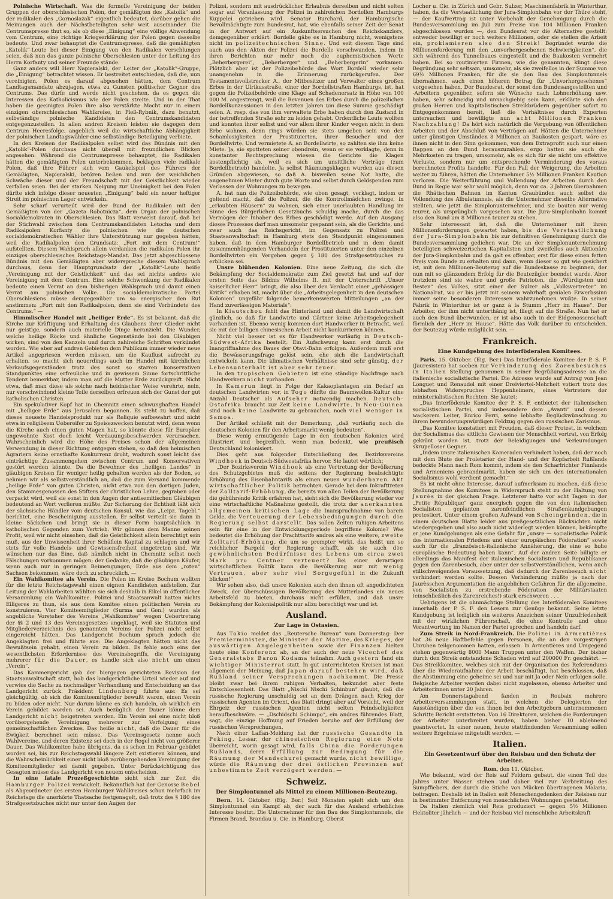Polnische Wirtschaft. Was die formelle Vereinigung der beiden Gruppen der oberschlesischen Polen, der gemäßigten des „Katolik“ und der radikalen des „Gornoslazak“ eigentlich bedeutet, darüber gehen die Meinungen auch der Nächstbeteiligten sehr weit auseinander. Die Centrumspresse thut so, als ob diese „Einigung“ eine völlige Abwendung vom Centrum, eine richtige Kriegserklärung der Polen gegen dasselbe bedeute. Und zwar behauptet die Centrumspresse, daß die gemäßigten „Katolik“-Leute bei dieser Einigung von den Radikalen verschlungen seien, daß nun das ganze polnische Oberschlesien unter der Leitung des Herrn Korfanty und seiner Freunde stände.
Ganz anders will Herr Napieralski, der Leiter der „Katolik“-Gruppe, die „Einigung“ betrachtet wissen. Er bestreitet entschieden, daß die, nun vereinigten, Polen es darauf abgesehen hätten, dem Centrum Landtagsmandate abzujagen, etwa zu Gunsten politischer Gegner des Centrums. Das dürfe und werde nicht geschehen, da es gegen die Interessen des Katholicismus wie der Polen streite. Und in der That haben die geeinigten Polen ihre also verstärkte Macht nur in einem einzigen oberschlesischen Wahlkreise, in Pleß-Rybnik, dazu benutzt, selbständige polnische Kandidaten den Centrumskandidaten entgegenzustellen. In allen andren Kreisen leisten sie dagegen dem Centrum Heeresfolge, angeblich weil die wirtschaftliche Abhängigkeit der polnischen Landtagswähler eine selbständige Beteiligung verbiete.
In den Kreisen der Radikalpolen selbst wird das Bündnis mit den „Katolik“-Polen durchaus nicht überall mit freundlichen Blicken angesehen. Während die Centrumspresse behauptet, die Radikalen hätten die gemäßigten Polen unterbekommen, beklagen viele radikale Polen, daß ihre Führer sich vom Gaukelspiel des Führers der Gemäßigten, Napieralski, betören ließen und nun der weichlichen Schwäche dieser und der Freundschaft mit der Geistlichkeit wieder verfallen seien. Bei der starken Neigung zur Uneinigkeit bei den Polen dürfte sich infolge dieser neuesten „Einigung“ bald ein neuer heftiger Streit im polnischen Lager entwickeln.
Sehr scharf verurteilt wird der Bund der Radikalen mit den Gemäßigten von der „Gazeta Robotnicza“, dem Organ der polnischen Socialdemokraten in Oberschlesien. Das Blatt verweist darauf, daß bei der Stichwahl zwischen dem Centrumskandidaten Letocha und dem Radikalpolen Korfanty die polnischen wie die deutschen socialdemokratischen Wähler ihre Unterstützung nur gegeben hätten, weil die Radikalpolen den Grundsatz: „Fort mit dem Centrum!“ aufstellten. Diesem Wahlspruch allein verdanken die radikalen Polen ihr einziges oberschlesisches Reichstags-Mandat. Das jetzt abgeschlossene Bündnis mit den Gemäßigten aber widerspreche diesem Wahlspruch durchaus, denn der Hauptgrundsatz der „Katolik“-Leute heiße „Vereinigung mit der Geistlichkeit“ und das sei nichts andres wie Vereinigung mit dem Centrum. Eine solche Schwenkung der Radikalen bedeute einen Verrat an dem bisherigen Wahlspruch und damit einen Verrat am polnischen Volke. Die socialdemokratische Partei Oberschlesiens müsse demgegenüber um so energischer den Ruf anstimmen: „Fort mit den Radikalpolen, denn sie sind Verbündete des Centrums.“ —
Himmlischer Handel mit „heiliger Erde“. Es ist bekannt, daß die Kirche zur Kräftigung und Erhaltung des Glaubens ihrer Glieder nicht nur geistige, sondern auch materielle Dinge heranzieht. Die Wunder, welche heilige Röcke und ähnliche Gegenstände bei den Gläubigen wirken, sind von den Kanzeln und durch zahlreiche Schriften verkündet worden. Wie aber auf andren Gebieten dem Publikum immer wieder neue Artikel angepriesen werden müssen, um die Kauflust aufrecht zu erhalten, so macht sich neuerdings auch im Handel mit kirchlichen Verkaufsgegenständen trotz des sonst so starren konservativen Standpunktes eine erfreuliche und in gewissem Sinne fortschrittliche Tendenz bemerkbar, indem man auf die Mutter Erde zurückgreift. Nicht etwa, daß man diese als solche nach heidnischer Weise verehrte, nein, nur verschwindend kleine Teile derselben erfreuen sich der Gunst der gut katholischen Christen.
Ein spekulativer Kopf hat in Chemnitz einen schwunghaften Handel mit „heiliger Erde“ aus Jerusalem begonnen. Es steht zu hoffen, daß dieses neueste Handelsprodukt nur als Reliquie aufbewahrt und nicht etwa in religiösem Uebereifer zu Speisezwecken benutzt wird, denn wenn die Kirche auch einen guten Magen hat, so könnte diese für Europäer ungewohnte Kost doch leicht Verdauungsbeschwerden verursachen. Wahrscheinlich wird die Höhe des Preises schon der allgemeinen Verwendung in dieser Richtung entgegen stehen, so daß den heimischen Agrariern keine ernsthafte Konkurrenz droht, wodurch sonst leicht das einträchtige Zusammengehen zwischen Centrum und Konservativen gestört werden könnte. Da die Bewohner des „heiligen Landes“ in gläubigen Kreisen für weniger heilig gehalten werden als der Boden, so nehmen wir als selbstverständlich an, daß die zum Versand kommende „heilige Erde“ von guten Christen, nicht etwa von den dortigen Juden, den Stammesgenossen des Stifters der christlichen Lehre, gegraben oder verpackt wird, weil sie sonst in den Augen der antisemitischen Gläubigen bedeutend an Wert verlieren müßte. Zur Sicherung der Echtheit läßt sich der sächsische Händler vom deutschen Konsul, wie das „Leipz. Tagebl.“ berichtet, eine Bescheinigung ausstellen. Er selbst verteilt sie dann in kleine Säckchen und bringt sie in dieser Form hauptsächlich in katholischen Gegenden zum Vertrieb. Wir gönnen dem Manne seinen Profit, weil wir nicht einsehen, daß die Geistlichkeit allein berechtigt sein muß, aus der Unwissenheit ihrer Schäflein Kapital zu schlagen und wir stets für volle Handels- und Gewissensfreiheit eingetreten sind. Wir wünschen nur das Eine, daß nämlich nicht in Chemnitz selbst noch Fälschungen vorkommen mögen; der Gedanke, daß die gläubigen Käufer, wenn auch nur in geringen Beimengungen, Erde aus dem „roten“ Sachsen bekommen, wäre doch zu schrecklich. —
Ein Wahlkomitee als Verein. Die Polen im Kreise Bochum wollten für die letzte Reichstagswahl einen eignen Kandidaten aufstellen. Zur Leitung der Wahlarbeiten wählten sie sich deshalb in Eikel in öffentlicher Versammlung ein Wahlkomitee. Polizei und Staatsanwalt hatten nichts Eiligeres zu thun, als aus dem Komitee einen politischen Verein zu konstruieren. Vier Komiteemitglieder (Surma und Gen.) wurden als angebliche Vorsteher des Vereins „Wahlkomitee“ wegen Uebertretung der §§ 2 und 13 des Vereinsgesetzes angeklagt, weil sie Statuten und Mitgliederverzeichnis des genannten Vereins der Polizei nicht selbst eingereicht hätten. Das Landgericht Bochum sprach jedoch die Angeklagten frei und führte aus: Die Angeklagten hätten nicht das Bewußtsein gehabt, einen Verein zu bilden. Es fehle auch eins der wesentlichsten Erfordernisse des Vereinsbegriffs, die Vereinigung mehrerer für die Dauer, es handle sich also nicht um einen „Verein“.
Das Kammergericht gab der hiergegen gerichteten Revision der Staatsanwaltschaft statt, hob das landgerichtliche Urteil wieder auf und verwies die Sache zu nochmaliger Verhandlung und Entscheidung an das Landgericht zurück. Präsident Lindenberg führte aus: Es sei gleichgültig, ob sich die Komiteemitglieder bewußt waren, einen Verein zu bilden oder nicht. Nur darum könne es sich handeln, ob wirklich ein Verein gebildet worden sei. Auch bezüglich der Dauer könne dem Landgericht nicht beigetreten werden. Ein Verein sei eine nicht bloß vorübergehende Vereinigung mehrerer zur Verfolgung eines gemeinschaftlichen Zweckes. Das heiße nicht, daß die Dauer für die Ewigkeit berechnet sein müsse. Das Vereinsgesetz nenne auch Wahlvereine, und deren Existenz sei doch in der Regel nicht von größerer Dauer. Das Wahlkomitee habe übrigens, da es schon im Februar gebildet worden sei, bis zur Reichstagswahl längere Zeit existieren können, und die Wahrscheinlichkeit einer nicht bloß vorübergehenden Vereinigung der Komiteemitglieder sei damit gegeben. Unter Berücksichtigung des Gesagten müsse das Landgericht von neuem entscheiden.
In eine fatale Prozeßgeschichte sieht sich zur Zeit die Hamburger Polizei verwickelt. Bekanntlich hat der Genosse Bebel als Abgeordneter des ersten Hamburger Wahlkreises schon mehrfach im Reichstage die unerhörte Thatsache festgenagelt, daß trotz des § 180 des Strafgesetzbuches nicht nur unter den Augen der
Polizei, sondern mit ausdrücklicher Erlaubnis derselben und nicht selten sogar auf Veranlassung der Polizei in zahlreichen Bordellen Hamburgs Kuppelei getrieben wird. Senator Burchard, der Hamburgische Bevollmächtigte zum Bundesrat, hat, wie ebenfalls seiner Zeit der Senat in der Antwort auf ein Auskunftsersuchen des Reichskanzlers, demgegenüber erklärt: Bordelle gäbe es in Hamburg nicht, wenigstens nicht im polizeitechnischen Sinne. Und seit diesem Tage sind auch aus den Akten der Polizei die Bordelle verschwunden, indem in ihren Berichten nur mehr noch die euphemistischen Worte „Beherbergerei“, „Beherberger“ und „Beherbergerin“ vorkamen. Plötzlich aber ist der Polizeibehörde das Wort Bordell wieder sehr unangenehm in die Erinnerung zurückgerufen. Der Testamentsvollstrecker A., der Mitbesitzer und Verwalter eines großen Erbes in der Ulrikusstraße, einer der Bordellstraßen Hamburgs, ist, hat gegen die Polizeibehörde eine Klage auf Schadenersatz in Höhe von 100 000 M. angestrengt, weil die Revenuen des Erbes durch die polizeilichen Bordellkonzessionen in den letzten Jahren um diese Summe geschädigt seien. A. resp. das von ihm verwaltete Erbe haben durch den Zustand in der betreffenden Straße sehr zu leiden gehabt. Ordentliche Leute wollten und konnten ihrer selbst und vor allem ihrer Kinder wegen nicht in dem Erbe wohnen, denn rings würden sie stets umgeben sein von den Schamlosigkeiten der Prostituierten, ihrer Besucher und der Bordellwirte. Und vermietete A. an Bordellwirte, so zahlten sie ihm keine Miete. Ja, sie spotteten seiner obendrein, wenn er sie verklagte, denn in konstanter Rechtsprechung wiesen die Gerichte die Klagen kostenpflichtig ab, weil es sich um unsittliche Verträge (zum Bordellbetrieb) handelte. Ja selbst Räumungsklagen wurden aus diesen Gründen abgewiesen, so daß A. bisweilen seine Not hatte, die angenehmen Mieter durch gute Worte und selbst durch Geldspenden zum Verlassen der Wohnungen zu bewegen.
A. hat nun die Polizeibehörde, wie oben gesagt, verklagt, indem er geltend macht, daß die Polizei, die die Kontrollmädchen zwinge, in „erlaubten Häusern“ zu wohnen, sich einer unerlaubten Handlung im Sinne des Bürgerlichen Gesetzbuchs schuldig mache, durch die das Vermögen der Inhaber des Erbes geschädigt werde. Auf den Ausgang dieses Prozesses darf man umsomehr gespannt sein, als die Gerichte, und zwar auch das Reichsgericht, im Gegensatz zu Polizei und Staatsanwaltschaft in Hamburg stets den Standpunkt eingenommen haben, daß in dem Hamburger Bordellbetrieb und in dem damit zusammenhängenden Verhandeln der Prostituierten unter den einzelnen Bordellwirten ein Vergehen gegen § 180 des Strafgesetzbuches zu erblicken sei.
Unsre blühenden Kolonien. Eine neue Zeitung, die sich die Bekämpfung der Socialdemokratie zum Ziel gesetzt hat und auf der ersten Seite das Bildnis Wilhelms II. mit der Unterschrift „Unser kaiserlicher Herr“ bringt, die also über den Verdacht einer „gehässigen Kritik“ erhaben ist, macht über die „Arbeitsgelegenheit in den deutschen Kolonien“ ungefähr folgende bemerkenswerten Mitteilungen „an der Hand zuverlässigen Materials“:
In Kiautschou fehlt das Hinterland und damit die Landwirtschaft gänzlich, so daß für Landwirte und Gärtner keine Arbeitsgelegenheit vorhanden ist. Ebenso wenig kommen dort Handwerker in Betracht, weil sie mit der billigen chinesischen Arbeit nicht konkurrieren können.
Nicht viel besser ist es für Handwerker vorläufig in Deutsch-Südwest-Afrika bestellt. Ein Aufschwung kann erst durch die Inangriffnahme des Baues der Otavi-Bahn erfolgen. Außerdem muß erst die Bewässerungsfrage gelöst sein, ehe sich die Landwirtschaft entwickeln kann. Die klimatischen Verhältnisse sind sehr günstig, der Lebensunterhalt ist aber sehr teuer.
In den tropischen Gebieten ist eine ständige Nachfrage nach Handwerkern nicht vorhanden.
In Kamerun liegt in Folge der Kakaoplantagen ein Bedarf an deutschen Landwirten vor, in Togo dürfte die Baumwollen-Kultur eine Anzahl Deutscher als Aufseher notwendig machen. Deutsch-Ostafrika braucht zur Zeit keine Landwirte. In Neu-Guinea sind noch keine Landwirte zu gebrauchen, noch viel weniger in Samoa.
Der Artikel schließt mit der Bemerkung, „daß vorläufig noch die deutschen Kolonien für den Arbeitsmarkt wenig bedeuten“.
Diese wenig ermutigende Lage in den deutschen Kolonien wird illustriert und begreiflich, wenn man bedenkt, wie preußisch Deutschland kolonisiert.
Dies geht aus folgender Entschließung des Bezirksvereins Windhoek in Deutsch-Südwestafrika hervor. Sie lautet wörtlich:
„Der Bezirksverein Windhoek als eine Vertretung der Bevölkerung des Schutzgebietes muß die seitens der Regierung beabsichtigte Erhöhung des Eisenbahntarifs als einen neuen wunderbaren Akt wirtschaftlicher Politik betrachten. Gerade bei dem Inkrafttreten der Zolltarif-Erhöhung, die bereits von allen Teilen der Bevölkerung die gebührende Kritik erfahren hat, sieht sich die Bevölkerung wieder vor eine wirtschaftliche Maßnahme gestellt, die trotz der anerkannten allgemeinen kritischen Lage die Inanspruchnahme von barem Gelde, die Verteuerung der Lebensbedingungen durch die Regierung selbst darstellt. Das sollen Zeiten ruhigen Arbeitens sein für eine in der Entwicklungsperiode begriffene Kolonie? Was bedeutet die Erhöhung der Frachttarife andres als eine weitere, zweite Zolltarif-Erhöhung, die um so prompter wirkt, das heißt um so reichlicher Bargeld der Regierung schafft, als sie auch die gewöhnlichsten Bedürfnisse des Lebens um circa zwei Mark pro Centner verteuert? Bei einer derartigen wirtschaftlichen Politik kann die Bevölkerung nur mit wenig Vertrauen, aber sehr viel Sorgegefühl in die Zukunft blicken!“
Wir sehen also, daß unsre Kolonien auch den ihnen oft angedichteten Zweck, der überschüssigen Bevölkerung des Mutterlandes ein neues Arbeitsfeld zu bieten, durchaus nicht erfüllen, und daß unsre Bekämpfung der Kolonialpolitik nur allzu berechtigt war und ist.
Ausland.
Zur Lage in Ostasien.
Aus Tokio meldet das „Reutersche Bureau“ vom Donnerstag: Der Premierminister, die Minister der Marine, des Krieges, der auswärtigen Angelegenheiten sowie der Finanzen hielten heute eine Konferenz ab, an der auch der neue Vicechef des Generalstabs Baron Kodama teilnahm. Auch gestern fand ein wichtiger Ministerrat statt. In gut unterrichteten Kreisen ist man allgemein der Meinung, daß Japan darauf bestehen wird, daß Rußland seiner Versprechungen nachkommt. Die Presse bleibt zwar bei ihrem ruhigen Verhalten, bekundet aber feste Entschlossenheit. Das Blatt „Nischi Nischi Schinbun“ glaubt, daß die russische Regierung unschuldig sei an dem Drängen nach Krieg der russischen Agenten im Orient, das Blatt dringt aber auf Vorsicht, weil der Ehrgeiz der russischen Agenten nicht selten Feindseligkeiten heraufbeschwöre. — „Dschidschi Schimpo“, ein andres führendes Blatt, sagt, die einzige Hoffnung auf Frieden beruhe auf der Erfüllung der russischen Versprechungen.
Nach einer Laffan-Meldung hat der russische Gesandte in Peking, Lessar, der chinesischen Regierung eine Note überreicht, worin gesagt wird, falls China die Forderungen Rußlands, deren Erfüllung zur Bedingung für die Räumung der Mandschurei gemacht wurde, nicht bewillige, würde die Räumung der drei östlichen Provinzen auf unbestimmte Zeit verzögert werden. —
Schweiz.
Der Simplontunnel als Mittel zu einem Millionen-Beutezug.
Bern, 14. Oktober. (Eig. Ber.) Seit Monaten spielt sich um den Simplontunnel ein Kampf ab, der auch für das Ausland erhebliches Interesse besitzt. Die Unternehmer für den Bau des Simplontunnels, die Firmen Brand, Brandau u. Cie. in Hamburg, Oberst
Locher u. Cie. in Zürich und Gebr. Sulzer, Maschinenfabrik in Winterthur, haben, da die Verstaatlichung der Jura-Simplonbahn vor der Thüre steht, — der Kaufvertrag ist unter Vorbehalt der Genehmigung durch die Bundesversammlung im Juli zum Preise von 104 Millionen Franken abgeschlossen worden —, den Bundesrat vor die Alternative gestellt: entweder bewilligt er noch weitere Millionen, oder sie stellen die Arbeit ein, proklamieren also den Streik! Begründet wurde die Millionenforderung mit den „unvorhergesehenen Schwierigkeiten“, die sich während des Tunnelbaues eingestellt und die Baukosten vermehrt haben. Bei so routinierten Firmen, wie die genannten, klingt diese Begründung sehr seltsam, umsomehr, als sie zweifellos in der Summe von 69½ Millionen Franken, für die sie den Bau des Simplontunnels übernahmen, auch einen höheren Betrag für „Unvorhergesehenes“ vorgesehen haben. Der Bundesrat, der sonst den Bundesangestellten und -Arbeitern gegenüber, sofern sie Wünsche nach Lohnerhöhung usw. haben, sehr schneidig und unnachgiebig sein kann, erklärte sich den großen Herren und kapitalistischen Streikbrüdern gegenüber sofort zu Entgegenkommen bereit, ließ die Verhältnisse durch Experten untersuchen und bewilligte nun acht Millionen Franken Nachzahlung! Da hört sich natürlich die Vergebung von öffentlichen Arbeiten und der Abschluß von Verträgen auf. Hätten die Unternehmer unter günstigen Umständen 8 Millionen an Baukosten gespart, wäre es ihnen nicht in den Sinn gekommen, von dem Extraprofit auch nur einen Rappen an den Bund herauszuzahlen, ergo hatten sie auch die Mehrkosten zu tragen, umsomehr, als es sich für sie nicht um effektive Verluste, sondern nur um entsprechende Verminderung des voraus berechneten Profits handelte. Für den Fall der Weigerung, die Arbeiten weiter zu führen, hätten die Unternehmer 5½ Millionen Franken Kaution verloren. Die Weiterführung und Vollendung der Arbeiten durch den Bund in Regie war sehr wohl möglich, denn vor ca. 3 Jahren übernahmen die Rhätischen Bahnen im Kanton Graubünden auch selbst die Vollendung des Albulatunnels, als die Unternehmer dieselbe Alternative stellten, wie jetzt die Simplonunternehmer, und sie bauten nur wenig teurer, als ursprünglich vorgesehen war. Die Jura-Simplonbahn kommt also den Bund um 8 Millionen teurer zu stehen.
Sehr interessant ist, daß die Unternehmer mit ihren Millionenforderungen gewartet haben, bis die Verstaatlichung der Jura-Simplonbahn bis zur definitiven Genehmigung durch die Bundesversammlung gediehen war. Die an der Simplonunternehmung beteiligten schweizerischen Kapitalisten sind zweifellos auch Aktionäre der Jura-Simplonbahn und da galt es offenbar, erst für diese einen fetten Preis vom Bunde zu erhalten und dann, wenn dieser so gut wie gesichert ist, mit dem Millionen-Beutezug auf die Bundeskasse zu beginnen, der nun mit so glänzendem Erfolg für die Beutezügler beendet wurde. Aber trotzdem sind sie wahre und große Patrioten, die „Würdigsten und Besten“ des Volkes, sitzt einer der Sulzer als „Volksvertreter“ im Nationalrat, wo er bis jetzt mit seinem wahrhaft genialen Erwerbssinn immer seine besonderen Interessen wahrzunehmen wußte. In seiner Fabrik in Winterthur ist er ganz à la Stumm „Herr im Hause“. Der Arbeiter, der ihm nicht unterthänig ist, fliegt auf die Straße. Nun hat er auch den Bund überwunden, er ist also auch in der Eidgenossenschaft förmlich der „Herr im Hause“. Hätte das Volk darüber zu entscheiden, der Beutezug würde mißglückt sein. —
Frankreich.
Eine Kundgebung des Interföderalen Komitees.
Paris, 15. Oktober. (Eig. Ber.) Das Interföderale Komitee der P. S. F. (Jauresisten) hat soeben zur Verhinderung des Zarenbesuches in Italien Stellung genommen in seiner Begrüßungsadresse an die italienische socialistische Partei. Die Adresse wurde auf Antrag von Jean Longuet und Renaudel mit einer Dreiviertel-Mehrheit votiert trotz des lebhaften Widerspruches Heppenheimers, eines Vertreters der ministerialistischen Rechten. Sie lautet:
„Das Interföderale Komitee der P. S. F. entbietet der italienischen socialistischen Partei, und insbesondere dem „Avanti“ und dessen wackerem Leiter, Enrico Ferri, seine lebhafte Beglückwünschung zu ihrem bewunderungswürdigen Feldzug gegen den russischen Zarismus.
„Das Komitee konstatiert mit Freuden, daß dieser Protest, in welchem der Socialismus das sittliche Gewissen der Menschheit vertrat, von Erfolg gekrönt worden ist, trotz der Beleidigungen und Verleumdungen skrupelloser Gegner.
„Indem unsre italienischen Kameraden verhindert haben, daß der noch mit dem Blute der Proletarier der Hand- und der Kopfarbeit Rußlands bedeckte Mann nach Rom kommt, indem sie den Scharfrichter Finnlands und Armeniens gebrandmarkt, haben sie sich um den internationalen Socialismus wohl verdient gemacht.“
Es ist nicht ohne Interesse, darauf aufmerksam zu machen, daß diese Stellungnahme des Komitees in Widerspruch steht zu der Haltung von Jaurès in der gleichen Frage. Letzterer hatte vor acht Tagen in der „Petite République“ ganz energisch gegen die von den italienischen Socialisten geplanten zarenfeindlichen Straßenkundgebungen protestiert. Unter einem großen Aufwand von Scheingründen, die in einem deutschen Blatte leider aus preßgesetzlichen Rücksichten nicht wiedergegeben und also auch nicht widerlegt werden können, bekämpfte er jene Kundgebungen als eine Gefahr für „unsre — socialistische Politik des internationalen Friedens und einer europäischen Föderation“ sowie auch für die „französisch-italienische Annäherung, die eine so hohe europäische Bedeutung haben kann“. Auf der andren Seite billigte er allerdings das Manifest der italienischen Socialisten und Republikaner gegen den Zarenbesuch, aber unter der selbstverständlichen, wenn auch stillschweigenden Voraussetzung, daß dadurch der Zarenbesuch nicht verhindert werden sollte. Dessen Verhinderung müßte ja nach der Jaurèsschen Argumentation die angeblichen Gefahren für die allgemeine, von Socialisten zu erstrebende Föderation der Militärstaaten (einschließlich des Zarenreiches!) stark erschweren . . .
Uebrigens ist die ohnmächtige Stellung des Interföderalen Komitees innerhalb der P. S. F. den Lesern zur Genüge bekannt. Seine letzte Kundgebung ist lediglich ein weiteres Anzeichen seiner Unzufriedenheit mit der wirklichen Führerschaft, die ohne Kontrolle und ohne Verantwortung im Namen der Partei sprechen und handeln darf.
Zum Streik in Nord-Frankreich. Die Polizei in Armentières hat 36 neue Haftbefehle gegen Personen, die an den vorgestrigen Unruhen teilgenommen hatten, erlassen. In Armentières und Umgegend stehen gegenwärtig 8000 Mann Truppen unter den Waffen. Der bisher durch den Streik entstandene Schaden wird auf 200000 Fr. geschätzt. — Das Streikkomitee, welches sich mit der Organisation des Referendums über die Wiederaufnahme der Arbeit beschäftigt, hat beschlossen, daß die Abstimmung eine geheime sei und nur mit Ja oder Nein erfolgen solle. Belgische Arbeiter werden dabei nicht zugelassen, ebenso Arbeiter und Arbeiterinnen unter 20 Jahren.
Am Donnerstagabend fanden in Roubaix mehrere Arbeiterversammlungen statt, in welchen die Delegierten der Ausständigen über die von ihnen bei den Arbeitgebern unternommenen Schritte Bericht erstatteten. Von 16 Direktoren, welchen die Forderungen der Arbeiter unterbreitet wurden, haben bisher 10 ablehnend geantwortet. In einer neuen, heute stattfindenden Versammlung sollen weitere Ergebnisse mitgeteilt werden. —
Italien.
Ein Gesetzentwurf über den Reisbau und den Schutz der Arbeiter.
Rom, den 11. Oktober.
Wie bekannt, wird der Reis auf Feldern gebaut, die einen Teil des Jahres unter Wasser stehen und daher viel zur Verbreitung des Sumpffiebers, der durch die Stiche von Mücken übertragenen Malaria, beitragen. Deshalb ist in Italien seit Menschengedenken der Reisbau nur in bestimmter Entfernung von menschlichen Wohnungen gestattet.
Da Italien ziemlich viel Reis produziert — gegen 5½ Millionen Hektoliter jährlich — und der Reisbau viel menschliche Arbeitskraft